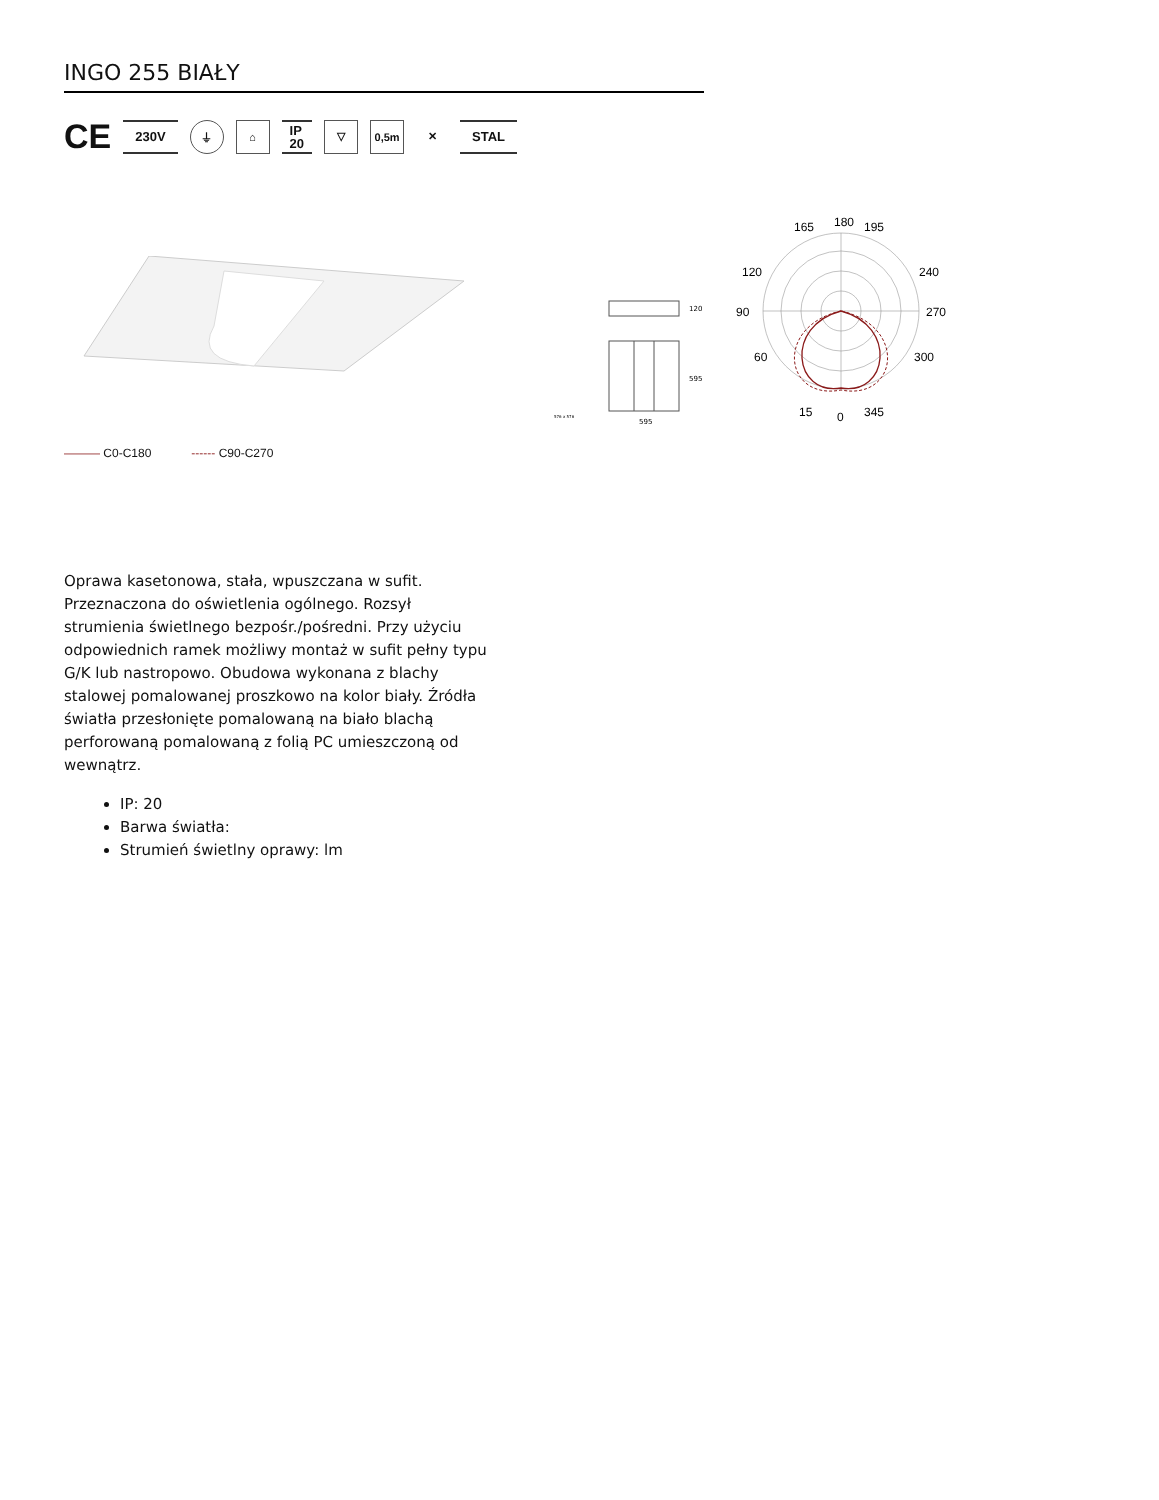INGO 255 BIAŁY
CE 230V ⏚ ⌂ IP
20 ▽ 0,5m ✕ STAL
120
595
595
576 x 576
180
90
270
0
165
195
120
240
60
300
15
345
——— C0-C180 ------ C90-C270
Oprawa kasetonowa, stała, wpuszczana w sufit. Przeznaczona do oświetlenia ogólnego. Rozsył strumienia świetlnego bezpośr./pośredni. Przy użyciu odpowiednich ramek możliwy montaż w sufit pełny typu G/K lub nastropowo. Obudowa wykonana z blachy stalowej pomalowanej proszkowo na kolor biały. Źródła światła przesłonięte pomalowaną na biało blachą perforowaną pomalowaną z folią PC umieszczoną od wewnątrz.
IP: 20
Barwa światła:
Strumień świetlny oprawy: lm